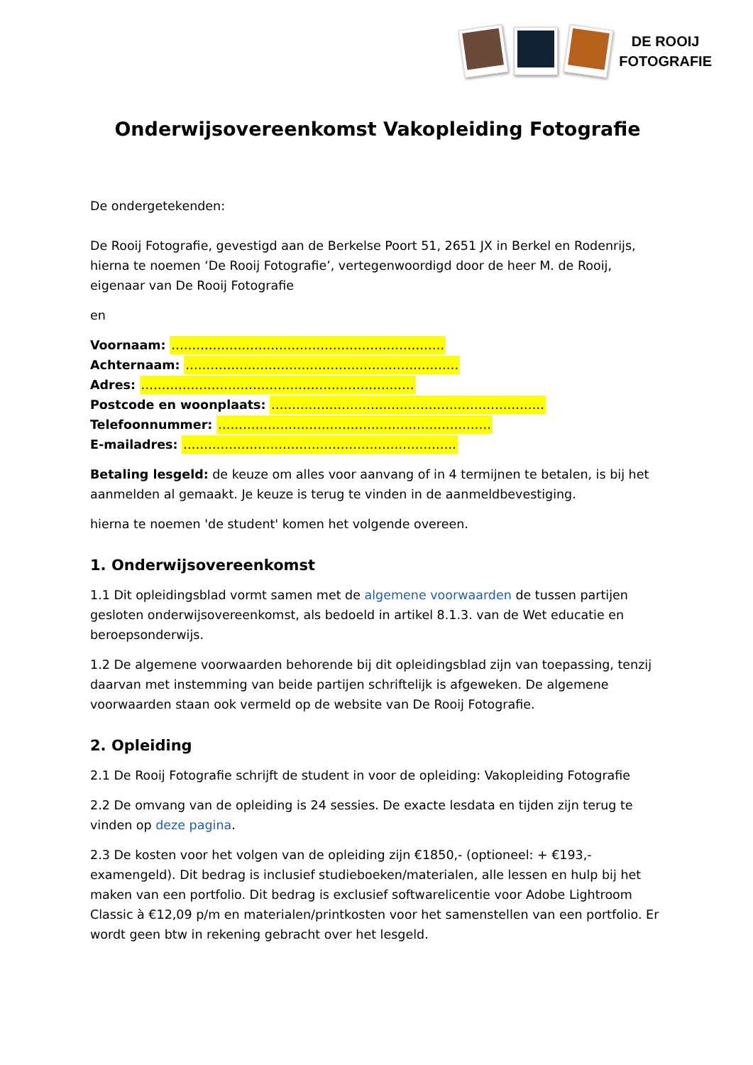DE ROOIJ
FOTOGRAFIE
Onderwijsovereenkomst Vakopleiding Fotografie
De ondergetekenden:
De Rooij Fotografie, gevestigd aan de Berkelse Poort 51, 2651 JX in Berkel en Rodenrijs, hierna te noemen ‘De Rooij Fotografie’, vertegenwoordigd door de heer M. de Rooij, eigenaar van De Rooij Fotografie
en
Voornaam: …………………………………………………………
Achternaam: …………………………………………………………
Adres: …………………………………………………………
Postcode en woonplaats: …………………………………………………………
Telefoonnummer: …………………………………………………………
E-mailadres: …………………………………………………………
Betaling lesgeld: de keuze om alles voor aanvang of in 4 termijnen te betalen, is bij het aanmelden al gemaakt. Je keuze is terug te vinden in de aanmeldbevestiging.
hierna te noemen 'de student' komen het volgende overeen.
1. Onderwijsovereenkomst
1.1 Dit opleidingsblad vormt samen met de algemene voorwaarden de tussen partijen gesloten onderwijsovereenkomst, als bedoeld in artikel 8.1.3. van de Wet educatie en beroepsonderwijs.
1.2 De algemene voorwaarden behorende bij dit opleidingsblad zijn van toepassing, tenzij daarvan met instemming van beide partijen schriftelijk is afgeweken. De algemene voorwaarden staan ook vermeld op de website van De Rooij Fotografie.
2. Opleiding
2.1 De Rooij Fotografie schrijft de student in voor de opleiding: Vakopleiding Fotografie
2.2 De omvang van de opleiding is 24 sessies. De exacte lesdata en tijden zijn terug te vinden op deze pagina.
2.3 De kosten voor het volgen van de opleiding zijn €1850,- (optioneel: + €193,- examengeld). Dit bedrag is inclusief studieboeken/materialen, alle lessen en hulp bij het maken van een portfolio. Dit bedrag is exclusief softwarelicentie voor Adobe Lightroom Classic à €12,09 p/m en materialen/printkosten voor het samenstellen van een portfolio. Er wordt geen btw in rekening gebracht over het lesgeld.